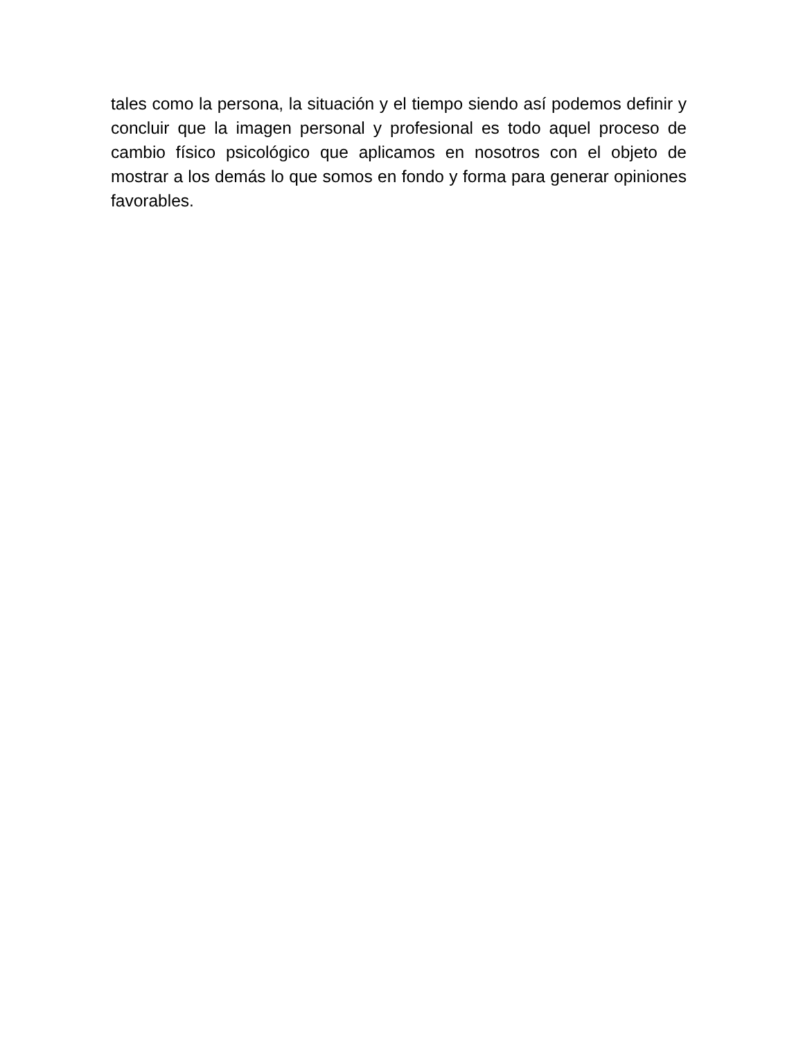tales como la persona, la situación y el tiempo siendo así podemos definir y concluir que la imagen personal y profesional es todo aquel proceso de cambio físico psicológico que aplicamos en nosotros con el objeto de mostrar a los demás lo que somos en fondo y forma para generar opiniones favorables.